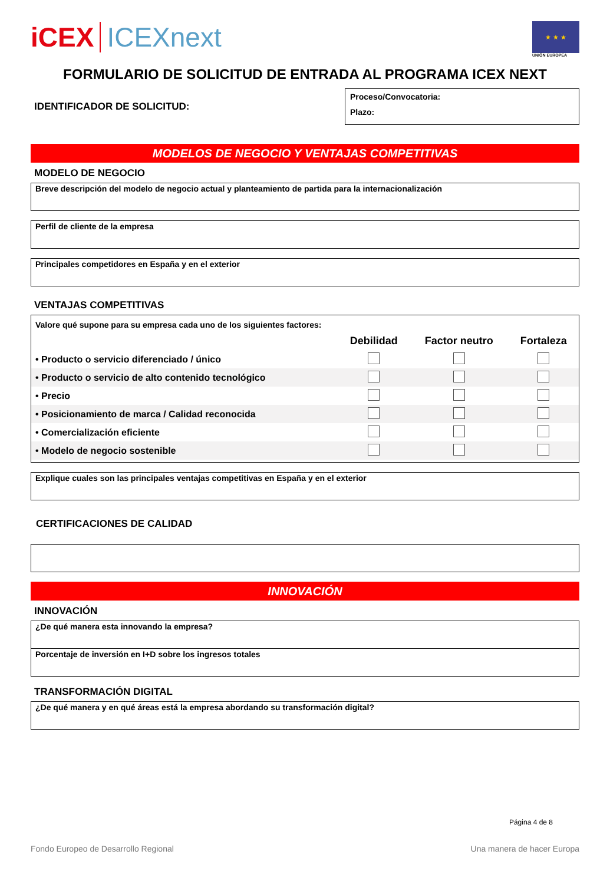iCEX ICEXnext
★ ★ ★
UNIÓN EUROPEA
FORMULARIO DE SOLICITUD DE ENTRADA AL PROGRAMA ICEX NEXT
IDENTIFICADOR DE SOLICITUD:
Proceso/Convocatoria:
Plazo:
MODELOS DE NEGOCIO Y VENTAJAS COMPETITIVAS
MODELO DE NEGOCIO
Breve descripción del modelo de negocio actual y planteamiento de partida para la internacionalización
Perfil de cliente de la empresa
Principales competidores en España y en el exterior
VENTAJAS COMPETITIVAS
Valore qué supone para su empresa cada uno de los siguientes factores:
| | Debilidad | Factor neutro | Fortaleza |
| --- | --- | --- | --- |
| • Producto o servicio diferenciado / único | | | |
| • Producto o servicio de alto contenido tecnológico | | | |
| • Precio | | | |
| • Posicionamiento de marca / Calidad reconocida | | | |
| • Comercialización eficiente | | | |
| • Modelo de negocio sostenible | | | |
Explique cuales son las principales ventajas competitivas en España y en el exterior
CERTIFICACIONES DE CALIDAD
INNOVACIÓN
INNOVACIÓN
¿De qué manera esta innovando la empresa?
Porcentaje de inversión en I+D sobre los ingresos totales
TRANSFORMACIÓN DIGITAL
¿De qué manera y en qué áreas está la empresa abordando su transformación digital?
Página 4 de 8
Fondo Europeo de Desarrollo Regional Una manera de hacer Europa